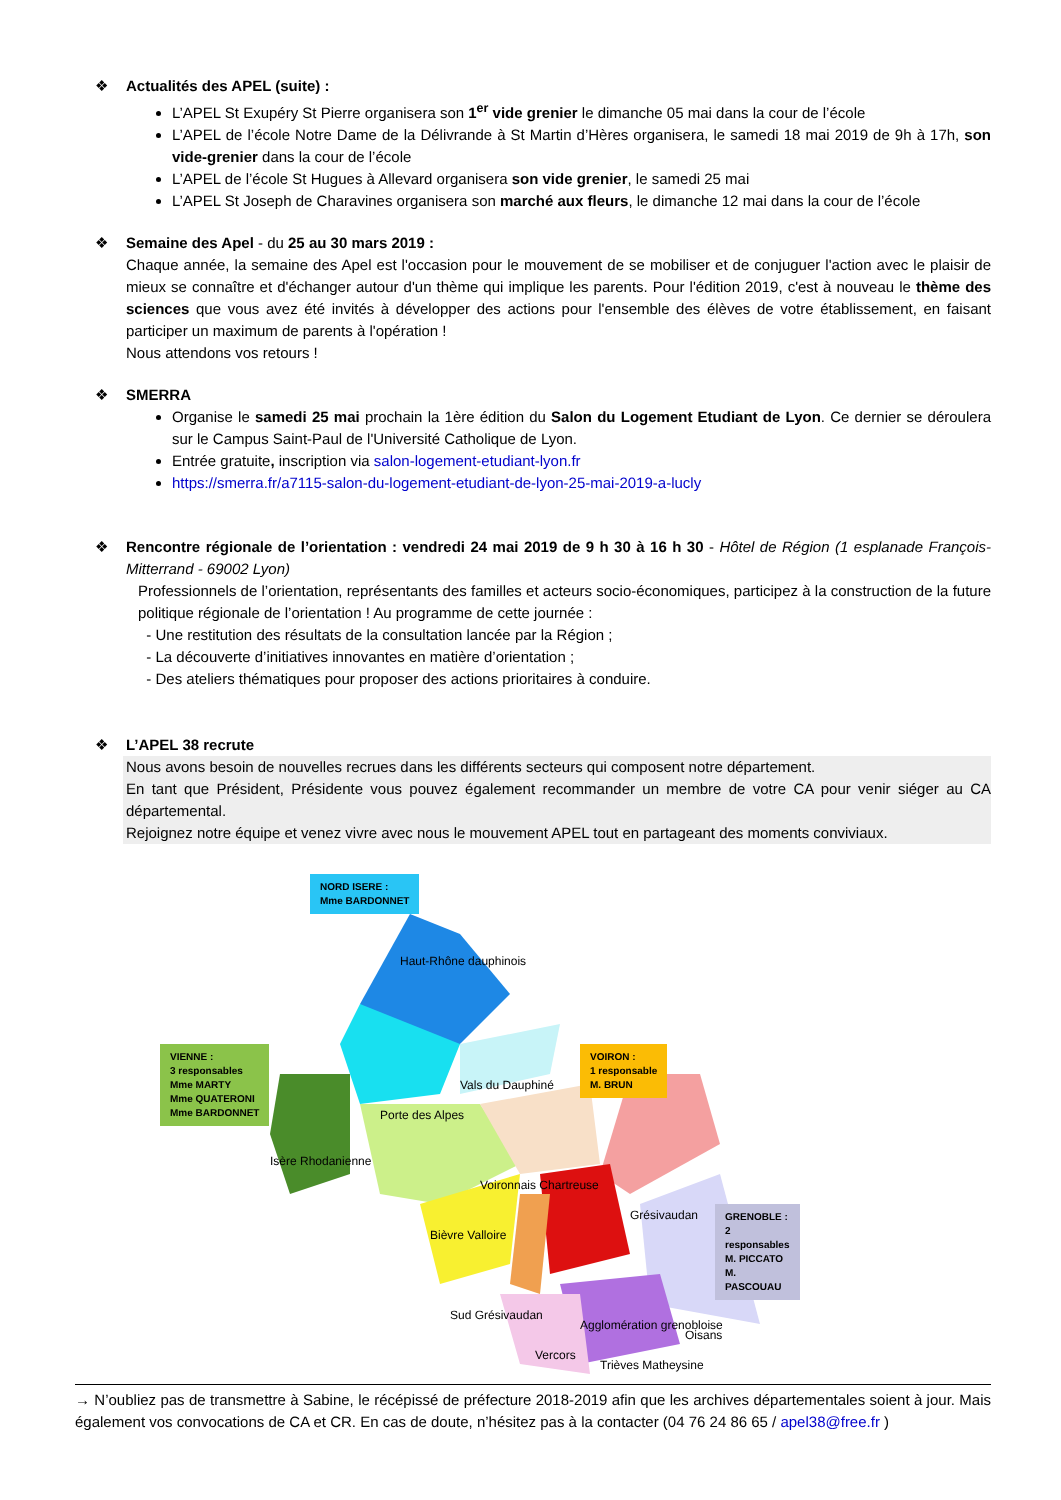❖ Actualités des APEL (suite) :
L’APEL St Exupéry St Pierre organisera son 1<sup>er</sup> vide grenier le dimanche 05 mai dans la cour de l’école
L’APEL de l’école Notre Dame de la Délivrande à St Martin d’Hères organisera, le samedi 18 mai 2019 de 9h à 17h, son vide-grenier dans la cour de l’école
L’APEL de l’école St Hugues à Allevard organisera son vide grenier, le samedi 25 mai
L’APEL St Joseph de Charavines organisera son marché aux fleurs, le dimanche 12 mai dans la cour de l’école
❖ Semaine des Apel - du 25 au 30 mars 2019 :
Chaque année, la semaine des Apel est l'occasion pour le mouvement de se mobiliser et de conjuguer l'action avec le plaisir de mieux se connaître et d'échanger autour d'un thème qui implique les parents. Pour l'édition 2019, c'est à nouveau le thème des sciences que vous avez été invités à développer des actions pour l'ensemble des élèves de votre établissement, en faisant participer un maximum de parents à l'opération !
Nous attendons vos retours !
❖ SMERRA
Organise le samedi 25 mai prochain la 1ère édition du Salon du Logement Etudiant de Lyon. Ce dernier se déroulera sur le Campus Saint-Paul de l'Université Catholique de Lyon.
Entrée gratuite, inscription via salon-logement-etudiant-lyon.fr
https://smerra.fr/a7115-salon-du-logement-etudiant-de-lyon-25-mai-2019-a-lucly
❖ Rencontre régionale de l’orientation : vendredi 24 mai 2019 de 9 h 30 à 16 h 30 - Hôtel de Région (1 esplanade François-Mitterrand - 69002 Lyon)
Professionnels de l’orientation, représentants des familles et acteurs socio-économiques, participez à la construction de la future politique régionale de l’orientation ! Au programme de cette journée :
- Une restitution des résultats de la consultation lancée par la Région ;
- La découverte d’initiatives innovantes en matière d’orientation ;
- Des ateliers thématiques pour proposer des actions prioritaires à conduire.
❖ L’APEL 38 recrute
Nous avons besoin de nouvelles recrues dans les différents secteurs qui composent notre département.
En tant que Président, Présidente vous pouvez également recommander un membre de votre CA pour venir siéger au CA départemental.
Rejoignez notre équipe et venez vivre avec nous le mouvement APEL tout en partageant des moments conviviaux.
NORD ISERE :
Mme BARDONNET
VIENNE :
3 responsables
Mme MARTY
Mme QUATERONI
Mme BARDONNET
VOIRON :
1 responsable
M. BRUN
GRENOBLE :
2 responsables
M. PICCATO
M. PASCOUAU
Haut-Rhône dauphinois
Porte des Alpes
Vals du Dauphiné
Isère Rhodanienne
Voironnais Chartreuse
Bièvre Valloire
Grésivaudan
Sud Grésivaudan
Agglomération grenobloise
Oisans
Vercors
Trièves Matheysine
→ N’oubliez pas de transmettre à Sabine, le récépissé de préfecture 2018-2019 afin que les archives départementales soient à jour. Mais également vos convocations de CA et CR. En cas de doute, n’hésitez pas à la contacter (04 76 24 86 65 / apel38@free.fr )